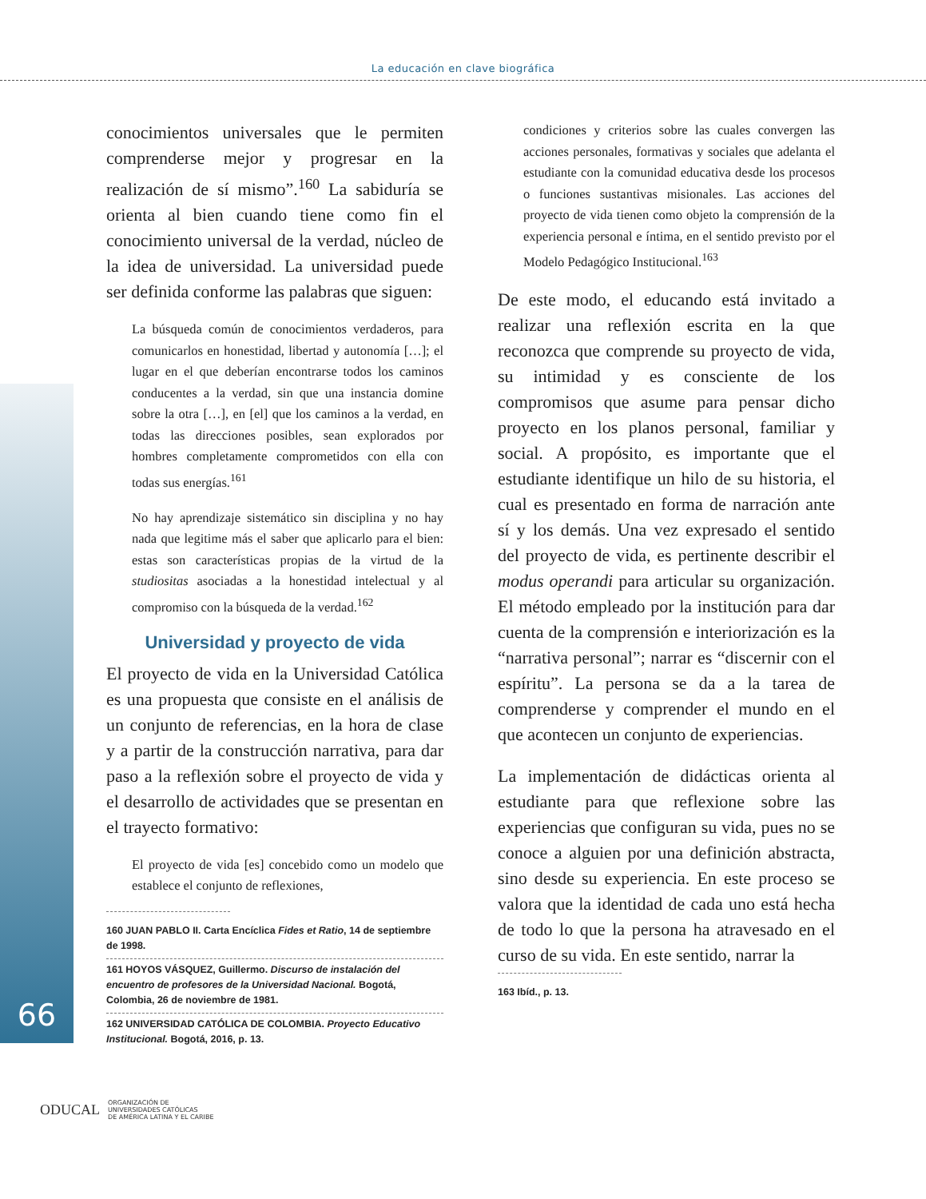La educación en clave biográfica
66
conocimientos universales que le permiten comprenderse mejor y progresar en la realización de sí mismo”.<sup>160</sup> La sabiduría se orienta al bien cuando tiene como fin el conocimiento universal de la verdad, núcleo de la idea de universidad. La universidad puede ser definida conforme las palabras que siguen:
La búsqueda común de conocimientos verdaderos, para comunicarlos en honestidad, libertad y autonomía […]; el lugar en el que deberían encontrarse todos los caminos conducentes a la verdad, sin que una instancia domine sobre la otra […], en [el] que los caminos a la verdad, en todas las direcciones posibles, sean explorados por hombres completamente comprometidos con ella con todas sus energías.<sup>161</sup>
No hay aprendizaje sistemático sin disciplina y no hay nada que legitime más el saber que aplicarlo para el bien: estas son características propias de la virtud de la studiositas asociadas a la honestidad intelectual y al compromiso con la búsqueda de la verdad.<sup>162</sup>
Universidad y proyecto de vida
El proyecto de vida en la Universidad Católica es una propuesta que consiste en el análisis de un conjunto de referencias, en la hora de clase y a partir de la construcción narrativa, para dar paso a la reflexión sobre el proyecto de vida y el desarrollo de actividades que se presentan en el trayecto formativo:
El proyecto de vida [es] concebido como un modelo que establece el conjunto de reflexiones,
160 JUAN PABLO II. Carta Encíclica Fides et Ratio, 14 de septiembre de 1998.
161 HOYOS VÁSQUEZ, Guillermo. Discurso de instalación del encuentro de profesores de la Universidad Nacional. Bogotá, Colombia, 26 de noviembre de 1981.
162 UNIVERSIDAD CATÓLICA DE COLOMBIA. Proyecto Educativo Institucional. Bogotá, 2016, p. 13.
condiciones y criterios sobre las cuales convergen las acciones personales, formativas y sociales que adelanta el estudiante con la comunidad educativa desde los procesos o funciones sustantivas misionales. Las acciones del proyecto de vida tienen como objeto la comprensión de la experiencia personal e íntima, en el sentido previsto por el Modelo Pedagógico Institucional.<sup>163</sup>
De este modo, el educando está invitado a realizar una reflexión escrita en la que reconozca que comprende su proyecto de vida, su intimidad y es consciente de los compromisos que asume para pensar dicho proyecto en los planos personal, familiar y social. A propósito, es importante que el estudiante identifique un hilo de su historia, el cual es presentado en forma de narración ante sí y los demás. Una vez expresado el sentido del proyecto de vida, es pertinente describir el modus operandi para articular su organización. El método empleado por la institución para dar cuenta de la comprensión e interiorización es la “narrativa personal”; narrar es “discernir con el espíritu”. La persona se da a la tarea de comprenderse y comprender el mundo en el que acontecen un conjunto de experiencias.
La implementación de didácticas orienta al estudiante para que reflexione sobre las experiencias que configuran su vida, pues no se conoce a alguien por una definición abstracta, sino desde su experiencia. En este proceso se valora que la identidad de cada uno está hecha de todo lo que la persona ha atravesado en el curso de su vida. En este sentido, narrar la
163 Ibíd., p. 13.
ODUCAL ORGANIZACIÓN DE
UNIVERSIDADES CATÓLICAS
DE AMÉRICA LATINA Y EL CARIBE